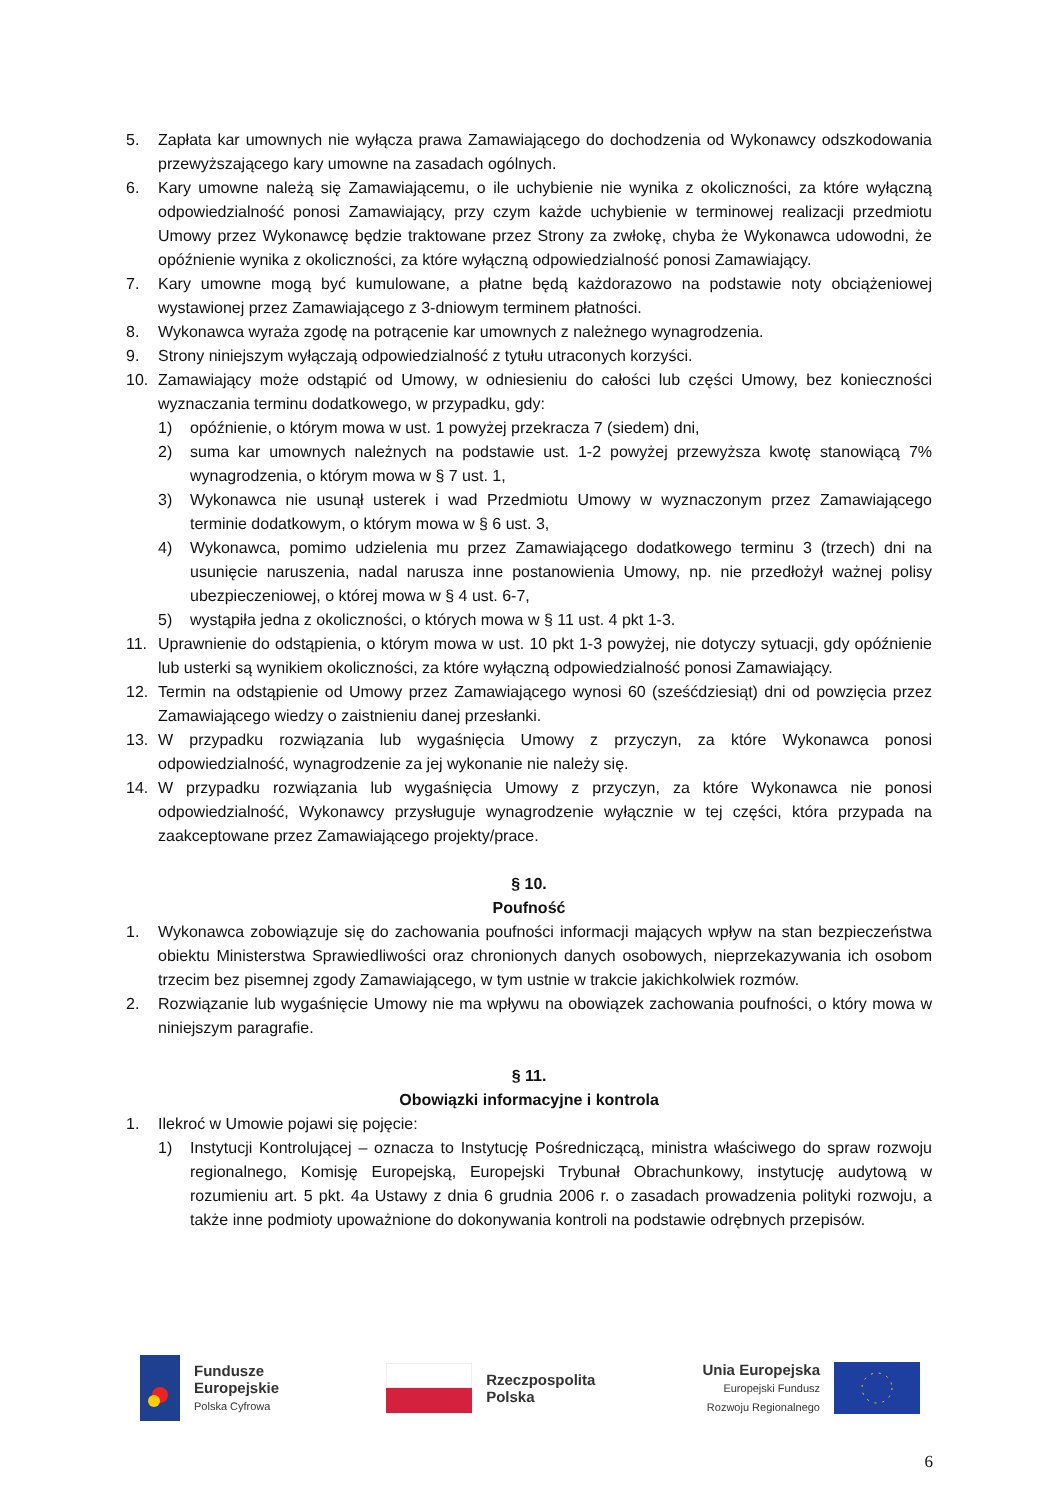5. Zapłata kar umownych nie wyłącza prawa Zamawiającego do dochodzenia od Wykonawcy odszkodowania przewyższającego kary umowne na zasadach ogólnych.
6. Kary umowne należą się Zamawiającemu, o ile uchybienie nie wynika z okoliczności, za które wyłączną odpowiedzialność ponosi Zamawiający, przy czym każde uchybienie w terminowej realizacji przedmiotu Umowy przez Wykonawcę będzie traktowane przez Strony za zwłokę, chyba że Wykonawca udowodni, że opóźnienie wynika z okoliczności, za które wyłączną odpowiedzialność ponosi Zamawiający.
7. Kary umowne mogą być kumulowane, a płatne będą każdorazowo na podstawie noty obciążeniowej wystawionej przez Zamawiającego z 3-dniowym terminem płatności.
8. Wykonawca wyraża zgodę na potrącenie kar umownych z należnego wynagrodzenia.
9. Strony niniejszym wyłączają odpowiedzialność z tytułu utraconych korzyści.
10. Zamawiający może odstąpić od Umowy, w odniesieniu do całości lub części Umowy, bez konieczności wyznaczania terminu dodatkowego, w przypadku, gdy:
1) opóźnienie, o którym mowa w ust. 1 powyżej przekracza 7 (siedem) dni,
2) suma kar umownych należnych na podstawie ust. 1-2 powyżej przewyższa kwotę stanowiącą 7% wynagrodzenia, o którym mowa w § 7 ust. 1,
3) Wykonawca nie usunął usterek i wad Przedmiotu Umowy w wyznaczonym przez Zamawiającego terminie dodatkowym, o którym mowa w § 6 ust. 3,
4) Wykonawca, pomimo udzielenia mu przez Zamawiającego dodatkowego terminu 3 (trzech) dni na usunięcie naruszenia, nadal narusza inne postanowienia Umowy, np. nie przedłożył ważnej polisy ubezpieczeniowej, o której mowa w § 4 ust. 6-7,
5) wystąpiła jedna z okoliczności, o których mowa w § 11 ust. 4 pkt 1-3.
11. Uprawnienie do odstąpienia, o którym mowa w ust. 10 pkt 1-3 powyżej, nie dotyczy sytuacji, gdy opóźnienie lub usterki są wynikiem okoliczności, za które wyłączną odpowiedzialność ponosi Zamawiający.
12. Termin na odstąpienie od Umowy przez Zamawiającego wynosi 60 (sześćdziesiąt) dni od powzięcia przez Zamawiającego wiedzy o zaistnieniu danej przesłanki.
13. W przypadku rozwiązania lub wygaśnięcia Umowy z przyczyn, za które Wykonawca ponosi odpowiedzialność, wynagrodzenie za jej wykonanie nie należy się.
14. W przypadku rozwiązania lub wygaśnięcia Umowy z przyczyn, za które Wykonawca nie ponosi odpowiedzialność, Wykonawcy przysługuje wynagrodzenie wyłącznie w tej części, która przypada na zaakceptowane przez Zamawiającego projekty/prace.
§ 10.
Poufność
1. Wykonawca zobowiązuje się do zachowania poufności informacji mających wpływ na stan bezpieczeństwa obiektu Ministerstwa Sprawiedliwości oraz chronionych danych osobowych, nieprzekazywania ich osobom trzecim bez pisemnej zgody Zamawiającego, w tym ustnie w trakcie jakichkolwiek rozmów.
2. Rozwiązanie lub wygaśnięcie Umowy nie ma wpływu na obowiązek zachowania poufności, o który mowa w niniejszym paragrafie.
§ 11.
Obowiązki informacyjne i kontrola
1. Ilekroć w Umowie pojawi się pojęcie:
1) Instytucji Kontrolującej – oznacza to Instytucję Pośredniczącą, ministra właściwego do spraw rozwoju regionalnego, Komisję Europejską, Europejski Trybunał Obrachunkowy, instytucję audytową w rozumieniu art. 5 pkt. 4a Ustawy z dnia 6 grudnia 2006 r. o zasadach prowadzenia polityki rozwoju, a także inne podmioty upoważnione do dokonywania kontroli na podstawie odrębnych przepisów.
Fundusze
Europejskie
Polska Cyfrowa
Rzeczpospolita
Polska
Unia Europejska
Europejski Fundusz
Rozwoju Regionalnego
6